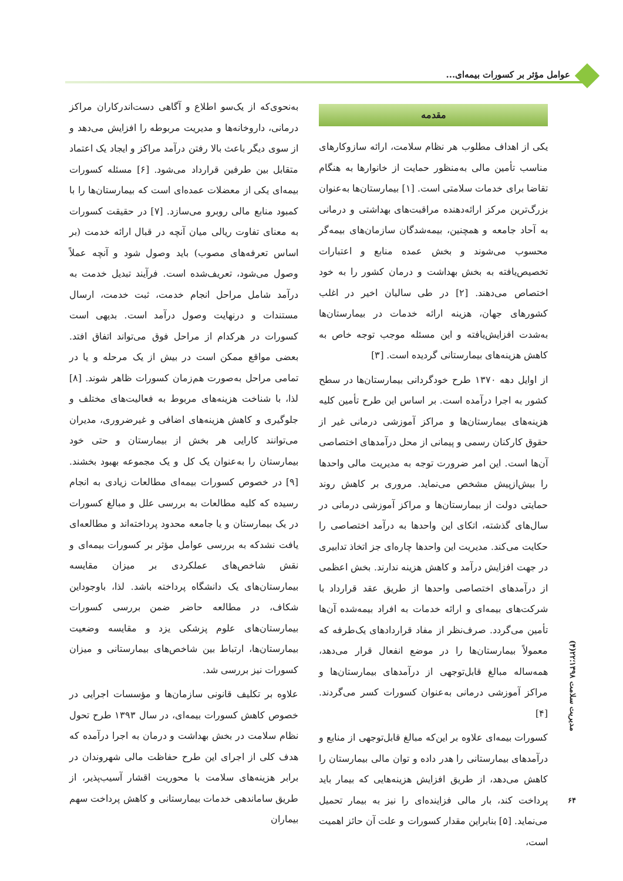عوامل مؤثر بر کسورات بیمه‌ای...
مقدمه
یکی از اهداف مطلوب هر نظام سلامت، ارائه سازوکارهای مناسب تأمین مالی به‌منظور حمایت از خانوارها به هنگام تقاضا برای خدمات سلامتی است. [۱] بیمارستان‌ها به‌عنوان بزرگ‌ترین مرکز ارائه‌دهنده مراقبت‌های بهداشتی و درمانی به آحاد جامعه و همچنین، بیمه‌شدگان سازمان‌های بیمه‌گر محسوب می‌شوند و بخش عمده منابع و اعتبارات تخصیص‌یافته به بخش بهداشت و درمان کشور را به خود اختصاص می‌دهند. [۲] در طی سالیان اخیر در اغلب کشورهای جهان، هزینه ارائه خدمات در بیمارستان‌ها به‌شدت افزایش‌یافته و این مسئله موجب توجه خاص به کاهش هزینه‌های بیمارستانی گردیده است. [۳]
از اوایل دهه ۱۳۷۰ طرح خودگردانی بیمارستان‌ها در سطح کشور به اجرا درآمده است. بر اساس این طرح تأمین کلیه هزینه‌های بیمارستان‌ها و مراکز آموزشی درمانی غیر از حقوق کارکنان رسمی و پیمانی از محل درآمدهای اختصاصی آن‌ها است. این امر ضرورت توجه به مدیریت مالی واحدها را بیش‌ازپیش مشخص می‌نماید. مروری بر کاهش روند حمایتی دولت از بیمارستان‌ها و مراکز آموزشی درمانی در سال‌های گذشته، اتکای این واحدها به درآمد اختصاصی را حکایت می‌کند. مدیریت این واحدها چاره‌ای جز اتخاذ تدابیری در جهت افزایش درآمد و کاهش هزینه ندارند. بخش اعظمی از درآمدهای اختصاصی واحدها از طریق عقد قرارداد با شرکت‌های بیمه‌ای و ارائه خدمات به افراد بیمه‌شده آن‌ها تأمین می‌گردد. صرف‌نظر از مفاد قراردادهای یک‌طرفه که معمولاً بیمارستان‌ها را در موضع انفعال قرار می‌دهد، همه‌ساله مبالغ قابل‌توجهی از درآمدهای بیمارستان‌ها و مراکز آموزشی درمانی به‌عنوان کسورات کسر می‌گردند. [۴]
کسورات بیمه‌ای علاوه بر این‌که مبالغ قابل‌توجهی از منابع و درآمدهای بیمارستانی را هدر داده و توان مالی بیمارستان را کاهش می‌دهد، از طریق افزایش هزینه‌هایی که بیمار باید پرداخت کند، بار مالی فزاینده‌ای را نیز به بیمار تحمیل می‌نماید. [۵] بنابراین مقدار کسورات و علت آن حائز اهمیت است،
به‌نحوی‌که از یک‌سو اطلاع و آگاهی دست‌اندرکاران مراکز درمانی، داروخانه‌ها و مدیریت مربوطه را افزایش می‌دهد و از سوی دیگر باعث بالا رفتن درآمد مراکز و ایجاد یک اعتماد متقابل بین طرفین قرارداد می‌شود. [۶] مسئله کسورات بیمه‌ای یکی از معضلات عمده‌ای است که بیمارستان‌ها را با کمبود منابع مالی روبرو می‌سازد. [۷] در حقیقت کسورات به معنای تفاوت ریالی میان آنچه در قبال ارائه خدمت (بر اساس تعرفه‌های مصوب) باید وصول شود و آنچه عملاً وصول می‌شود، تعریف‌شده است. فرآیند تبدیل خدمت به درآمد شامل مراحل انجام خدمت، ثبت خدمت، ارسال مستندات و درنهایت وصول درآمد است. بدیهی است کسورات در هرکدام از مراحل فوق می‌تواند اتفاق افتد. بعضی مواقع ممکن است در بیش از یک مرحله و یا در تمامی مراحل به‌صورت هم‌زمان کسورات ظاهر شوند. [۸] لذا، با شناخت هزینه‌های مربوط به فعالیت‌های مختلف و جلوگیری و کاهش هزینه‌های اضافی و غیرضروری، مدیران می‌توانند کارایی هر بخش از بیمارستان و حتی خود بیمارستان را به‌عنوان یک کل و یک مجموعه بهبود بخشند. [۹] در خصوص کسورات بیمه‌ای مطالعات زیادی به انجام رسیده که کلیه مطالعات به بررسی علل و مبالغ کسورات در یک بیمارستان و یا جامعه محدود پرداخته‌اند و مطالعه‌ای یافت نشدکه به بررسی عوامل مؤثر بر کسورات بیمه‌ای و نقش شاخص‌های عملکردی بر میزان مقایسه بیمارستان‌های یک دانشگاه پرداخته باشد. لذا، باوجوداین شکاف، در مطالعه حاضر ضمن بررسی کسورات بیمارستان‌های علوم پزشکی یزد و مقایسه وضعیت بیمارستان‌ها، ارتباط بین شاخص‌های بیمارستانی و میزان کسورات نیز بررسی شد.
علاوه بر تکلیف قانونی سازمان‌ها و مؤسسات اجرایی در خصوص کاهش کسورات بیمه‌ای، در سال ۱۳۹۳ طرح تحول نظام سلامت در بخش بهداشت و درمان به اجرا درآمده که هدف کلی از اجرای این طرح حفاظت مالی شهروندان در برابر هزینه‌های سلامت با محوریت اقشار آسیب‌پذیر، از طریق ساماندهی خدمات بیمارستانی و کاهش پرداخت سهم بیماران
مدیریت سلامت ۱۳۹۸؛۲۲(۴)
۶۴